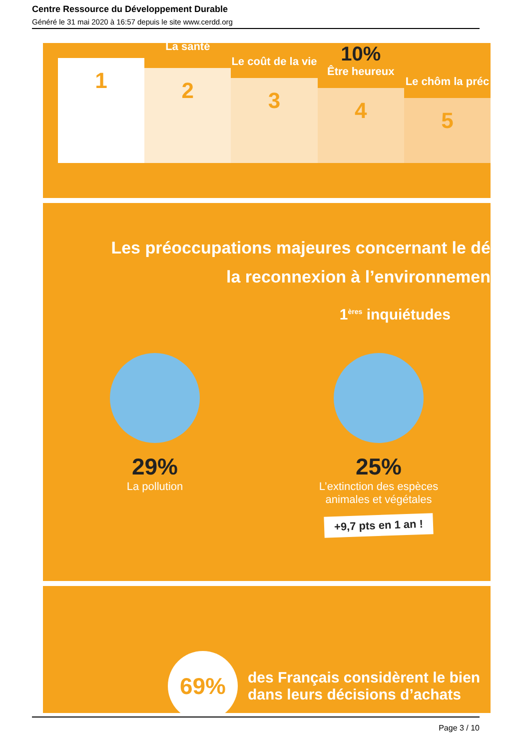Centre Ressource du Développement Durable
Généré le 31 mai 2020 à 16:57 depuis le site www.cerdd.org
1
La santé
2
Le coût de la vie
3
10%
Être heureux
4
Le chôm la préc
5
Les préoccupations majeures concernant le dé
la reconnexion à l’environnemen
1<sup>ères</sup> inquiétudes
29%
La pollution
25%
L’extinction des espèces
animales et végétales
+9,7 pts en 1 an !
69%
des Français considèrent le bien
dans leurs décisions d’achats
Page 3 / 10